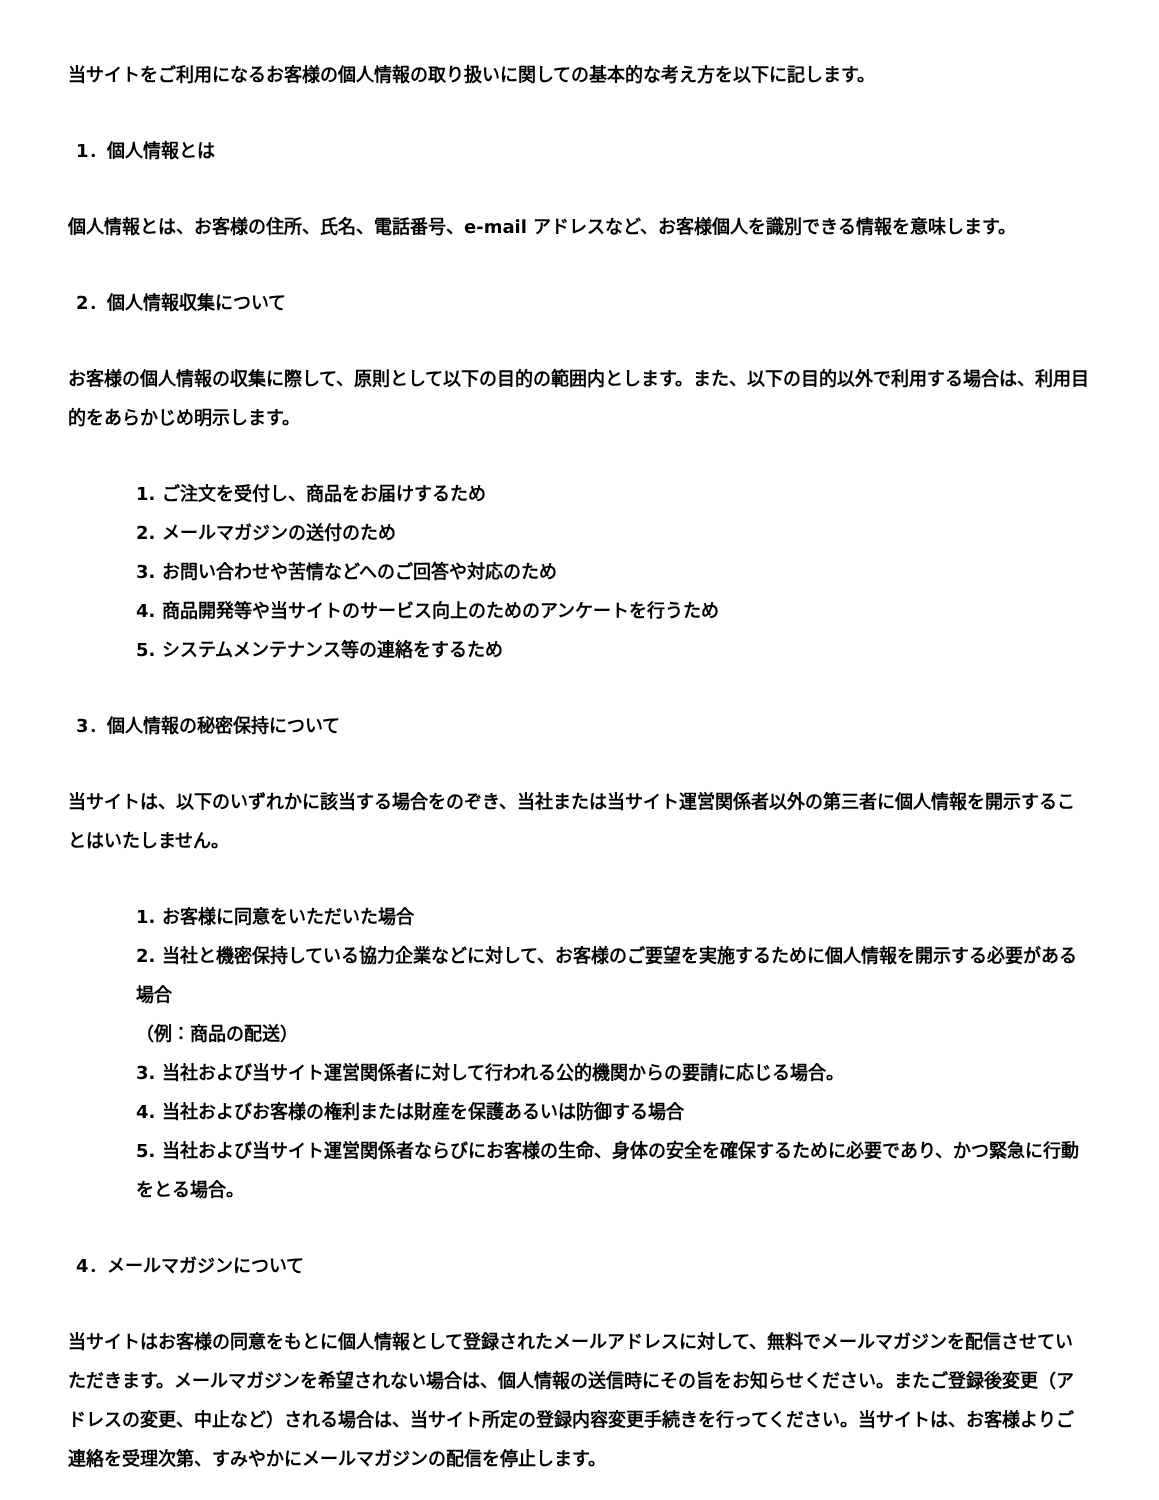当サイトをご利用になるお客様の個人情報の取り扱いに関しての基本的な考え方を以下に記します。
1．個人情報とは
個人情報とは、お客様の住所、氏名、電話番号、e-mail アドレスなど、お客様個人を識別できる情報を意味します。
2．個人情報収集について
お客様の個人情報の収集に際して、原則として以下の目的の範囲内とします。また、以下の目的以外で利用する場合は、利用目的をあらかじめ明示します。
1. ご注文を受付し、商品をお届けするため
2. メールマガジンの送付のため
3. お問い合わせや苦情などへのご回答や対応のため
4. 商品開発等や当サイトのサービス向上のためのアンケートを行うため
5. システムメンテナンス等の連絡をするため
3．個人情報の秘密保持について
当サイトは、以下のいずれかに該当する場合をのぞき、当社または当サイト運営関係者以外の第三者に個人情報を開示することはいたしません。
1. お客様に同意をいただいた場合
2. 当社と機密保持している協力企業などに対して、お客様のご要望を実施するために個人情報を開示する必要がある場合
（例：商品の配送）
3. 当社および当サイト運営関係者に対して行われる公的機関からの要請に応じる場合。
4. 当社およびお客様の権利または財産を保護あるいは防御する場合
5. 当社および当サイト運営関係者ならびにお客様の生命、身体の安全を確保するために必要であり、かつ緊急に行動をとる場合。
4．メールマガジンについて
当サイトはお客様の同意をもとに個人情報として登録されたメールアドレスに対して、無料でメールマガジンを配信させていただきます。メールマガジンを希望されない場合は、個人情報の送信時にその旨をお知らせください。またご登録後変更（アドレスの変更、中止など）される場合は、当サイト所定の登録内容変更手続きを行ってください。当サイトは、お客様よりご連絡を受理次第、すみやかにメールマガジンの配信を停止します。